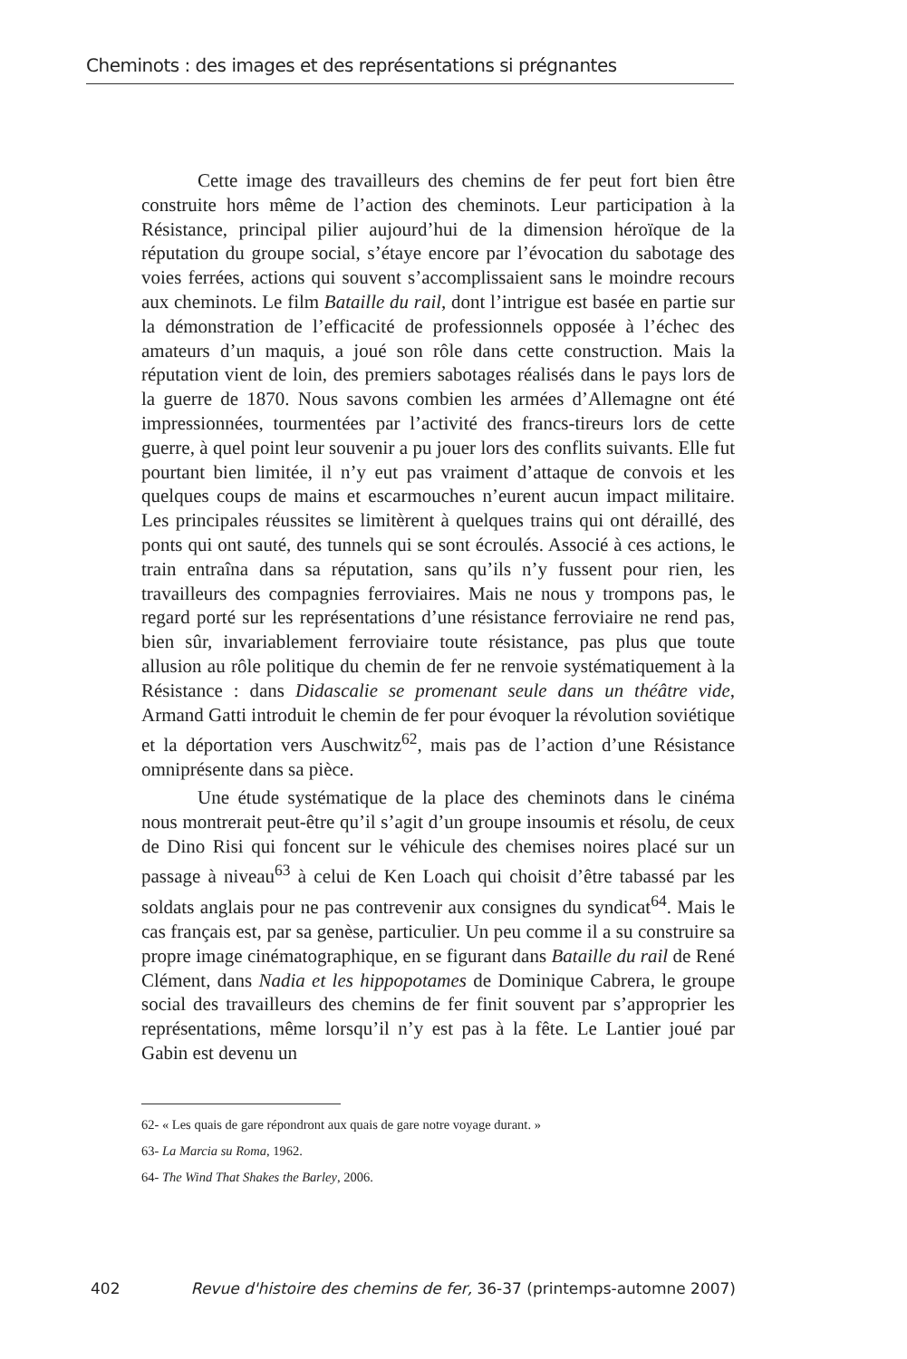Cheminots : des images et des représentations si prégnantes
Cette image des travailleurs des chemins de fer peut fort bien être construite hors même de l’action des cheminots. Leur participation à la Résistance, principal pilier aujourd’hui de la dimension héroïque de la réputation du groupe social, s’étaye encore par l’évocation du sabotage des voies ferrées, actions qui souvent s’accomplissaient sans le moindre recours aux cheminots. Le film Bataille du rail, dont l’intrigue est basée en partie sur la démonstration de l’efficacité de professionnels opposée à l’échec des amateurs d’un maquis, a joué son rôle dans cette construction. Mais la réputation vient de loin, des premiers sabotages réalisés dans le pays lors de la guerre de 1870. Nous savons combien les armées d’Allemagne ont été impressionnées, tourmentées par l’activité des francs-tireurs lors de cette guerre, à quel point leur souvenir a pu jouer lors des conflits suivants. Elle fut pourtant bien limitée, il n’y eut pas vraiment d’attaque de convois et les quelques coups de mains et escarmouches n’eurent aucun impact militaire. Les principales réussites se limitèrent à quelques trains qui ont déraillé, des ponts qui ont sauté, des tunnels qui se sont écroulés. Associé à ces actions, le train entraîna dans sa réputation, sans qu’ils n’y fussent pour rien, les travailleurs des compagnies ferroviaires. Mais ne nous y trompons pas, le regard porté sur les représentations d’une résistance ferroviaire ne rend pas, bien sûr, invariablement ferroviaire toute résistance, pas plus que toute allusion au rôle politique du chemin de fer ne renvoie systématiquement à la Résistance : dans Didascalie se promenant seule dans un théâtre vide, Armand Gatti introduit le chemin de fer pour évoquer la révolution soviétique et la déportation vers Auschwitz<sup>62</sup>, mais pas de l’action d’une Résistance omniprésente dans sa pièce.
Une étude systématique de la place des cheminots dans le cinéma nous montrerait peut-être qu’il s’agit d’un groupe insoumis et résolu, de ceux de Dino Risi qui foncent sur le véhicule des chemises noires placé sur un passage à niveau<sup>63</sup> à celui de Ken Loach qui choisit d’être tabassé par les soldats anglais pour ne pas contrevenir aux consignes du syndicat<sup>64</sup>. Mais le cas français est, par sa genèse, particulier. Un peu comme il a su construire sa propre image cinématographique, en se figurant dans Bataille du rail de René Clément, dans Nadia et les hippopotames de Dominique Cabrera, le groupe social des travailleurs des chemins de fer finit souvent par s’approprier les représentations, même lorsqu’il n’y est pas à la fête. Le Lantier joué par Gabin est devenu un
62- « Les quais de gare répondront aux quais de gare notre voyage durant. »
63- La Marcia su Roma, 1962.
64- The Wind That Shakes the Barley, 2006.
402 Revue d'histoire des chemins de fer, 36-37 (printemps-automne 2007)